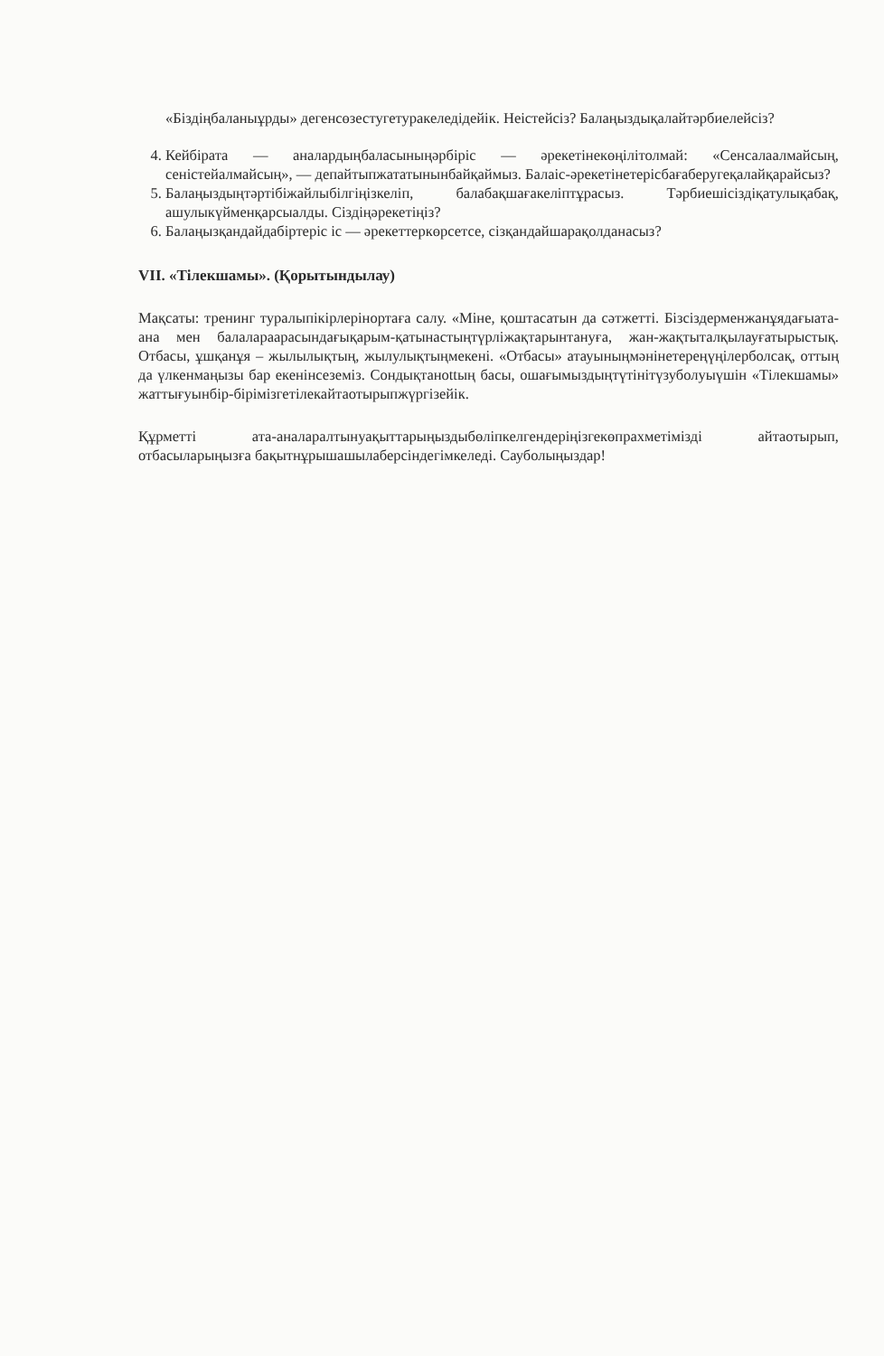«Біздіңбаланыұрды» дегенсөзестугетуракеледідейік. Неістейсіз? Балаңыздықалайтәрбиелейсіз?
4. Кейбірата — аналардыңбаласыныңәрбіріс — әрекетінекөңілітолмай: «Сенсалаалмайсың, сеністейалмайсың», — депайтыпжататынынбайқаймыз. Балаіс-әрекетінетерісбағаберугеқалайқарайсыз?
5. Балаңыздыңтәртібіжайлыбілгіңізкеліп, балабақшағакеліптұрасыз. Тәрбиешісіздіқатулықабақ, ашулыкүйменқарсыалды. Сіздіңәрекетіңіз?
6. Балаңызқандайдабіртеріс іс — әрекеттеркөрсетсе, сізқандайшарақолданасыз?
VII. «Тілекшамы». (Қорытындылау)
Мақсаты: тренинг туралыпікірлерінортаға салу. «Міне, қоштасатын да сәтжетті. Бізсіздерменжанұядағыата-ана мен балалараарасындағықарым-қатынастыңтүрліжақтарынтануға, жан-жақтыталқылауғатырыстық. Отбасы, ұшқанұя – жылылықтың, жылулықтыңмекені. «Отбасы» атауыныңмәнінетереңүңілерболсақ, оттың да үлкенмаңызы бар екенінсеземіз. Сондықтанottың басы, ошағымыздыңтүтінітүзуболуыүшін «Тілекшамы» жаттығуынбір-бірімізгетілекайтаотырыпжүргізейік.
Құрметті ата-аналаралтынуақыттарыңыздыбөліпкелгендеріңізгекөпрахметімізді айтаотырып, отбасыларыңызға бақытнұрышашылаберсіндегімкеледі. Сауболыңыздар!